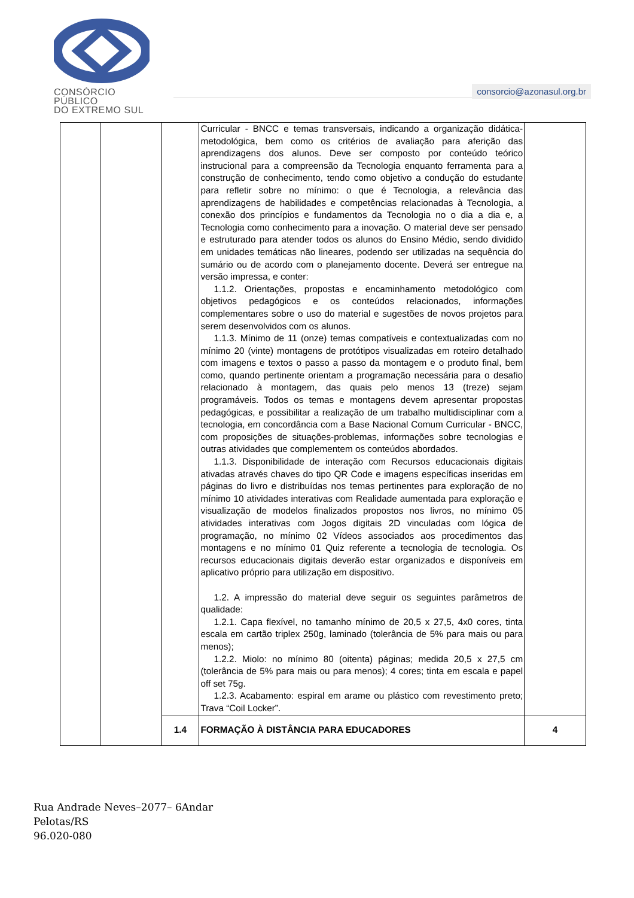CONSÓRCIO PÚBLICO
DO EXTREMO SUL
consorcio@azonasul.org.br
| | | | Curricular - BNCC e temas transversais, indicando a organização didática-metodológica, bem como os critérios de avaliação para aferição das aprendizagens dos alunos. Deve ser composto por conteúdo teórico instrucional para a compreensão da Tecnologia enquanto ferramenta para a construção de conhecimento, tendo como objetivo a condução do estudante para refletir sobre no mínimo: o que é Tecnologia, a relevância das aprendizagens de habilidades e competências relacionadas à Tecnologia, a conexão dos princípios e fundamentos da Tecnologia no o dia a dia e, a Tecnologia como conhecimento para a inovação. O material deve ser pensado e estruturado para atender todos os alunos do Ensino Médio, sendo dividido em unidades temáticas não lineares, podendo ser utilizadas na sequência do sumário ou de acordo com o planejamento docente. Deverá ser entregue na versão impressa, e conter: 1.1.2. Orientações, propostas e encaminhamento metodológico com objetivos pedagógicos e os conteúdos relacionados, informações complementares sobre o uso do material e sugestões de novos projetos para serem desenvolvidos com os alunos. 1.1.3. Mínimo de 11 (onze) temas compatíveis e contextualizadas com no mínimo 20 (vinte) montagens de protótipos visualizadas em roteiro detalhado com imagens e textos o passo a passo da montagem e o produto final, bem como, quando pertinente orientam a programação necessária para o desafio relacionado à montagem, das quais pelo menos 13 (treze) sejam programáveis. Todos os temas e montagens devem apresentar propostas pedagógicas, e possibilitar a realização de um trabalho multidisciplinar com a tecnologia, em concordância com a Base Nacional Comum Curricular - BNCC, com proposições de situações-problemas, informações sobre tecnologias e outras atividades que complementem os conteúdos abordados. 1.1.3. Disponibilidade de interação com Recursos educacionais digitais ativadas através chaves do tipo QR Code e imagens específicas inseridas em páginas do livro e distribuídas nos temas pertinentes para exploração de no mínimo 10 atividades interativas com Realidade aumentada para exploração e visualização de modelos finalizados propostos nos livros, no mínimo 05 atividades interativas com Jogos digitais 2D vinculadas com lógica de programação, no mínimo 02 Vídeos associados aos procedimentos das montagens e no mínimo 01 Quiz referente a tecnologia de tecnologia. Os recursos educacionais digitais deverão estar organizados e disponíveis em aplicativo próprio para utilização em dispositivo. 1.2. A impressão do material deve seguir os seguintes parâmetros de qualidade: 1.2.1. Capa flexível, no tamanho mínimo de 20,5 x 27,5, 4x0 cores, tinta escala em cartão triplex 250g, laminado (tolerância de 5% para mais ou para menos); 1.2.2. Miolo: no mínimo 80 (oitenta) páginas; medida 20,5 x 27,5 cm (tolerância de 5% para mais ou para menos); 4 cores; tinta em escala e papel off set 75g. 1.2.3. Acabamento: espiral em arame ou plástico com revestimento preto; Trava “Coil Locker”. | |
| | | 1.4 | FORMAÇÃO À DISTÂNCIA PARA EDUCADORES | 4 |
Rua Andrade Neves–2077– 6Andar
Pelotas/RS
96.020-080